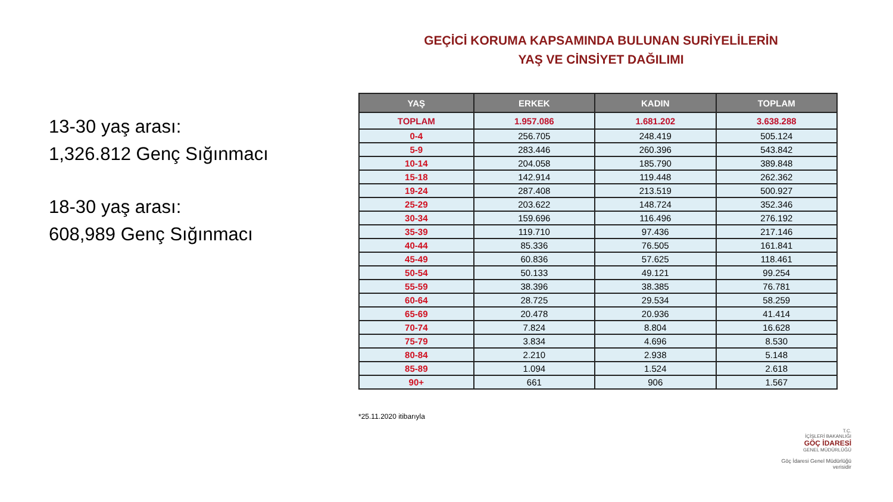13-30 yaş arası:
1,326.812 Genç Sığınmacı
18-30 yaş arası:
608,989 Genç Sığınmacı
GEÇİCİ KORUMA KAPSAMINDA BULUNAN SURİYELİLERİN
YAŞ VE CİNSİYET DAĞILIMI
| YAŞ | ERKEK | KADIN | TOPLAM |
| --- | --- | --- | --- |
| TOPLAM | 1.957.086 | 1.681.202 | 3.638.288 |
| 0-4 | 256.705 | 248.419 | 505.124 |
| 5-9 | 283.446 | 260.396 | 543.842 |
| 10-14 | 204.058 | 185.790 | 389.848 |
| 15-18 | 142.914 | 119.448 | 262.362 |
| 19-24 | 287.408 | 213.519 | 500.927 |
| 25-29 | 203.622 | 148.724 | 352.346 |
| 30-34 | 159.696 | 116.496 | 276.192 |
| 35-39 | 119.710 | 97.436 | 217.146 |
| 40-44 | 85.336 | 76.505 | 161.841 |
| 45-49 | 60.836 | 57.625 | 118.461 |
| 50-54 | 50.133 | 49.121 | 99.254 |
| 55-59 | 38.396 | 38.385 | 76.781 |
| 60-64 | 28.725 | 29.534 | 58.259 |
| 65-69 | 20.478 | 20.936 | 41.414 |
| 70-74 | 7.824 | 8.804 | 16.628 |
| 75-79 | 3.834 | 4.696 | 8.530 |
| 80-84 | 2.210 | 2.938 | 5.148 |
| 85-89 | 1.094 | 1.524 | 2.618 |
| 90+ | 661 | 906 | 1.567 |
*25.11.2020 itibarıyla
T.C.
İÇİŞLERİ BAKANLIĞI
GÖÇ İDARESİ
GENEL MÜDÜRLÜĞÜ
Göç İdaresi Genel Müdürlüğü verisidir